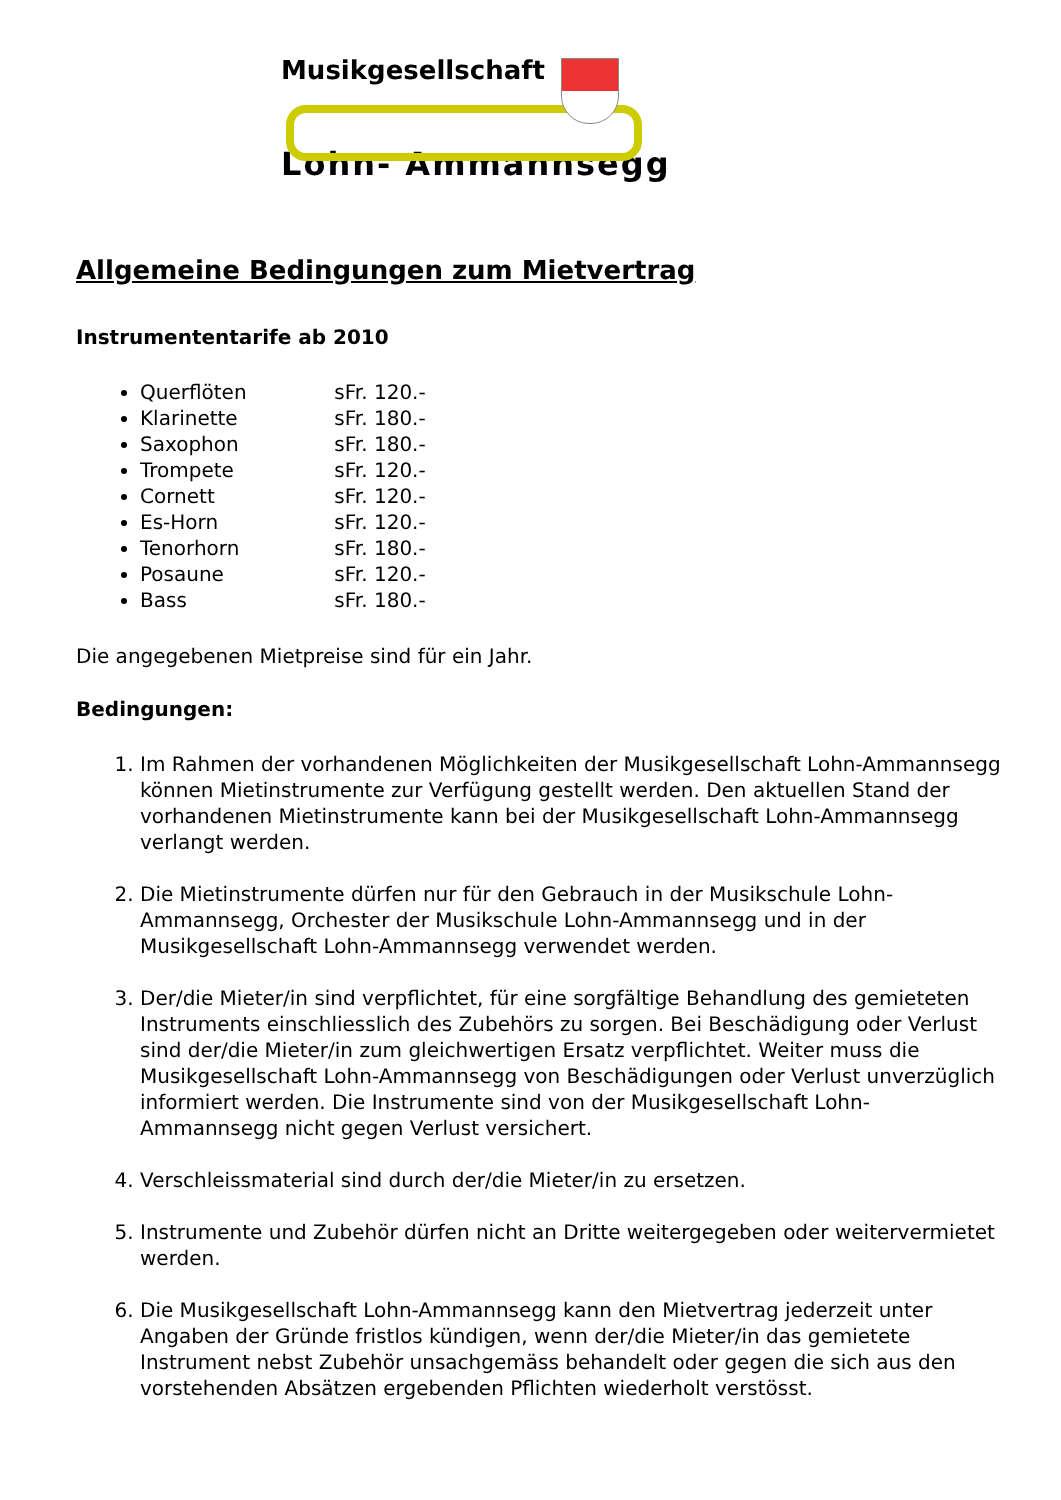Musikgesellschaft
Lohn- Ammannsegg
Allgemeine Bedingungen zum Mietvertrag
Instrumententarife ab 2010
Querflöten sFr. 120.-
Klarinette sFr. 180.-
Saxophon sFr. 180.-
Trompete sFr. 120.-
Cornett sFr. 120.-
Es-Horn sFr. 120.-
Tenorhorn sFr. 180.-
Posaune sFr. 120.-
Bass sFr. 180.-
Die angegebenen Mietpreise sind für ein Jahr.
Bedingungen:
1. Im Rahmen der vorhandenen Möglichkeiten der Musikgesellschaft Lohn-Ammannsegg können Mietinstrumente zur Verfügung gestellt werden. Den aktuellen Stand der vorhandenen Mietinstrumente kann bei der Musikgesellschaft Lohn-Ammannsegg verlangt werden.
2. Die Mietinstrumente dürfen nur für den Gebrauch in der Musikschule Lohn-Ammannsegg, Orchester der Musikschule Lohn-Ammannsegg und in der Musikgesellschaft Lohn-Ammannsegg verwendet werden.
3. Der/die Mieter/in sind verpflichtet, für eine sorgfältige Behandlung des gemieteten Instruments einschliesslich des Zubehörs zu sorgen. Bei Beschädigung oder Verlust sind der/die Mieter/in zum gleichwertigen Ersatz verpflichtet. Weiter muss die Musikgesellschaft Lohn-Ammannsegg von Beschädigungen oder Verlust unverzüglich informiert werden. Die Instrumente sind von der Musikgesellschaft Lohn-Ammannsegg nicht gegen Verlust versichert.
4. Verschleissmaterial sind durch der/die Mieter/in zu ersetzen.
5. Instrumente und Zubehör dürfen nicht an Dritte weitergegeben oder weitervermietet werden.
6. Die Musikgesellschaft Lohn-Ammannsegg kann den Mietvertrag jederzeit unter Angaben der Gründe fristlos kündigen, wenn der/die Mieter/in das gemietete Instrument nebst Zubehör unsachgemäss behandelt oder gegen die sich aus den vorstehenden Absätzen ergebenden Pflichten wiederholt verstösst.